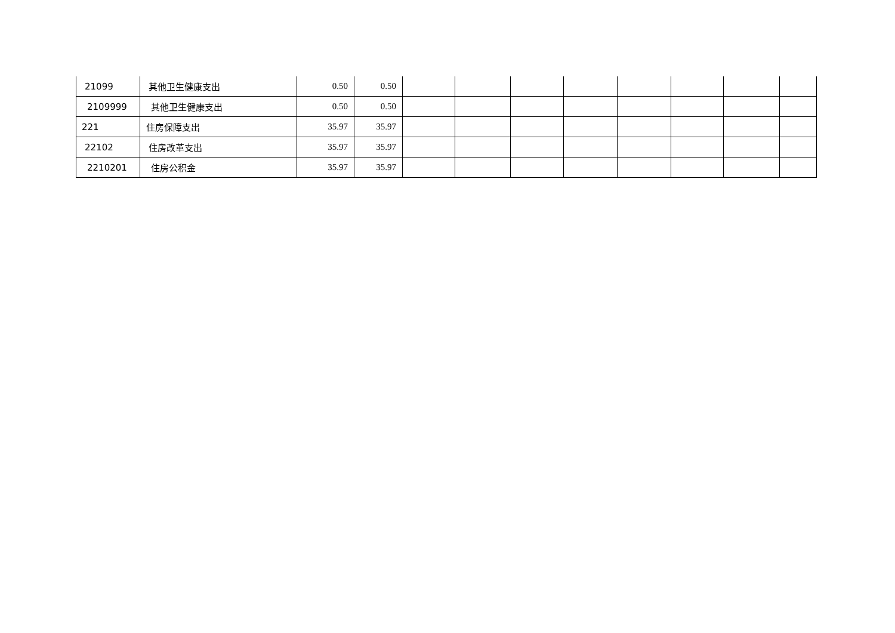| 21099 | 其他卫生健康支出 | 0.50 | 0.50 | | | | | | | | |
| 2109999 | 其他卫生健康支出 | 0.50 | 0.50 | | | | | | | | |
| 221 | 住房保障支出 | 35.97 | 35.97 | | | | | | | | |
| 22102 | 住房改革支出 | 35.97 | 35.97 | | | | | | | | |
| 2210201 | 住房公积金 | 35.97 | 35.97 | | | | | | | | |